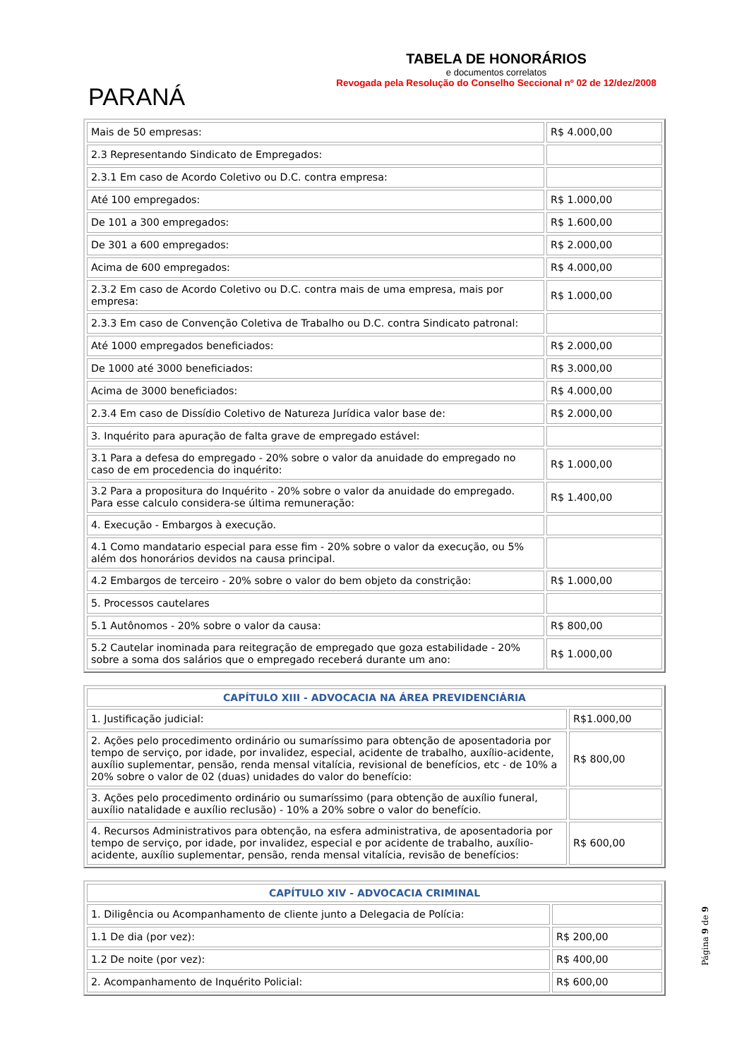PARANÁ
TABELA DE HONORÁRIOS
e documentos correlatos
Revogada pela Resolução do Conselho Seccional nº 02 de 12/dez/2008
| Mais de 50 empresas: | R$ 4.000,00 |
| 2.3 Representando Sindicato de Empregados: | |
| 2.3.1 Em caso de Acordo Coletivo ou D.C. contra empresa: | |
| Até 100 empregados: | R$ 1.000,00 |
| De 101 a 300 empregados: | R$ 1.600,00 |
| De 301 a 600 empregados: | R$ 2.000,00 |
| Acima de 600 empregados: | R$ 4.000,00 |
| 2.3.2 Em caso de Acordo Coletivo ou D.C. contra mais de uma empresa, mais por empresa: | R$ 1.000,00 |
| 2.3.3 Em caso de Convenção Coletiva de Trabalho ou D.C. contra Sindicato patronal: | |
| Até 1000 empregados beneficiados: | R$ 2.000,00 |
| De 1000 até 3000 beneficiados: | R$ 3.000,00 |
| Acima de 3000 beneficiados: | R$ 4.000,00 |
| 2.3.4 Em caso de Dissídio Coletivo de Natureza Jurídica valor base de: | R$ 2.000,00 |
| 3. Inquérito para apuração de falta grave de empregado estável: | |
| 3.1 Para a defesa do empregado - 20% sobre o valor da anuidade do empregado no caso de em procedencia do inquérito: | R$ 1.000,00 |
| 3.2 Para a propositura do Inquérito - 20% sobre o valor da anuidade do empregado. Para esse calculo considera-se última remuneração: | R$ 1.400,00 |
| 4. Execução - Embargos à execução. | |
| 4.1 Como mandatario especial para esse fim - 20% sobre o valor da execução, ou 5% além dos honorários devidos na causa principal. | |
| 4.2 Embargos de terceiro - 20% sobre o valor do bem objeto da constrição: | R$ 1.000,00 |
| 5. Processos cautelares | |
| 5.1 Autônomos - 20% sobre o valor da causa: | R$ 800,00 |
| 5.2 Cautelar inominada para reitegração de empregado que goza estabilidade - 20% sobre a soma dos salários que o empregado receberá durante um ano: | R$ 1.000,00 |
| CAPÍTULO XIII - ADVOCACIA NA ÁREA PREVIDENCIÁRIA | |
| --- | --- |
| 1. Justificação judicial: | R$1.000,00 |
| 2. Ações pelo procedimento ordinário ou sumaríssimo para obtenção de aposentadoria por tempo de serviço, por idade, por invalidez, especial, acidente de trabalho, auxílio-acidente, auxílio suplementar, pensão, renda mensal vitalícia, revisional de benefícios, etc - de 10% a 20% sobre o valor de 02 (duas) unidades do valor do benefício: | R$ 800,00 |
| 3. Ações pelo procedimento ordinário ou sumaríssimo (para obtenção de auxílio funeral, auxílio natalidade e auxílio reclusão) - 10% a 20% sobre o valor do benefício. | |
| 4. Recursos Administrativos para obtenção, na esfera administrativa, de aposentadoria por tempo de serviço, por idade, por invalidez, especial e por acidente de trabalho, auxílio-acidente, auxílio suplementar, pensão, renda mensal vitalícia, revisão de benefícios: | R$ 600,00 |
| CAPÍTULO XIV - ADVOCACIA CRIMINAL | |
| --- | --- |
| 1. Diligência ou Acompanhamento de cliente junto a Delegacia de Polícia: | |
| 1.1 De dia (por vez): | R$ 200,00 |
| 1.2 De noite (por vez): | R$ 400,00 |
| 2. Acompanhamento de Inquérito Policial: | R$ 600,00 |
Página 9 de 9